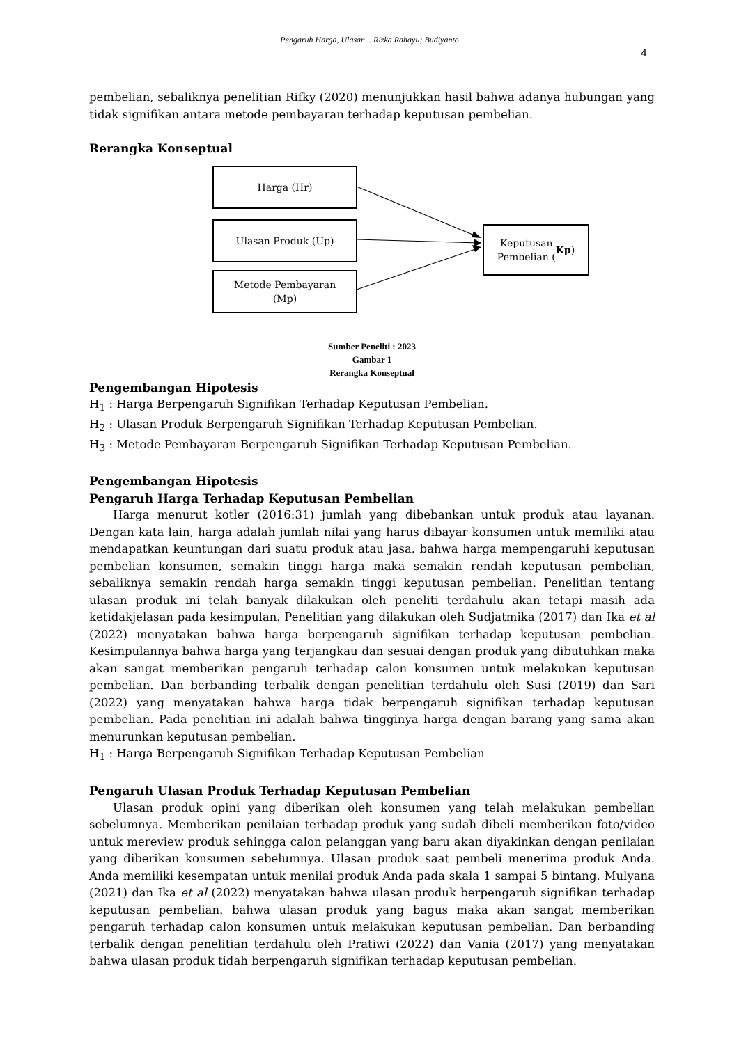Pengaruh Harga, Ulasan... Rizka Rahayu; Budiyanto
4
pembelian, sebaliknya penelitian Rifky (2020) menunjukkan hasil bahwa adanya hubungan yang tidak signifikan antara metode pembayaran terhadap keputusan pembelian.
Rerangka Konseptual
Harga (Hr)
Ulasan Produk (Up)
Metode Pembayaran
(Mp)
Keputusan
Pembelian (Kp)
Sumber Peneliti : 2023
Gambar 1
Rerangka Konseptual
Pengembangan Hipotesis
H<sub>1</sub> : Harga Berpengaruh Signifikan Terhadap Keputusan Pembelian.
H<sub>2</sub> : Ulasan Produk Berpengaruh Signifikan Terhadap Keputusan Pembelian.
H<sub>3</sub> : Metode Pembayaran Berpengaruh Signifikan Terhadap Keputusan Pembelian.
Pengembangan Hipotesis
Pengaruh Harga Terhadap Keputusan Pembelian
Harga menurut kotler (2016:31) jumlah yang dibebankan untuk produk atau layanan. Dengan kata lain, harga adalah jumlah nilai yang harus dibayar konsumen untuk memiliki atau mendapatkan keuntungan dari suatu produk atau jasa. bahwa harga mempengaruhi keputusan pembelian konsumen, semakin tinggi harga maka semakin rendah keputusan pembelian, sebaliknya semakin rendah harga semakin tinggi keputusan pembelian. Penelitian tentang ulasan produk ini telah banyak dilakukan oleh peneliti terdahulu akan tetapi masih ada ketidakjelasan pada kesimpulan. Penelitian yang dilakukan oleh Sudjatmika (2017) dan Ika et al (2022) menyatakan bahwa harga berpengaruh signifikan terhadap keputusan pembelian. Kesimpulannya bahwa harga yang terjangkau dan sesuai dengan produk yang dibutuhkan maka akan sangat memberikan pengaruh terhadap calon konsumen untuk melakukan keputusan pembelian. Dan berbanding terbalik dengan penelitian terdahulu oleh Susi (2019) dan Sari (2022) yang menyatakan bahwa harga tidak berpengaruh signifikan terhadap keputusan pembelian. Pada penelitian ini adalah bahwa tingginya harga dengan barang yang sama akan menurunkan keputusan pembelian.
H<sub>1</sub> : Harga Berpengaruh Signifikan Terhadap Keputusan Pembelian
Pengaruh Ulasan Produk Terhadap Keputusan Pembelian
Ulasan produk opini yang diberikan oleh konsumen yang telah melakukan pembelian sebelumnya. Memberikan penilaian terhadap produk yang sudah dibeli memberikan foto/video untuk mereview produk sehingga calon pelanggan yang baru akan diyakinkan dengan penilaian yang diberikan konsumen sebelumnya. Ulasan produk saat pembeli menerima produk Anda. Anda memiliki kesempatan untuk menilai produk Anda pada skala 1 sampai 5 bintang. Mulyana (2021) dan Ika et al (2022) menyatakan bahwa ulasan produk berpengaruh signifikan terhadap keputusan pembelian. bahwa ulasan produk yang bagus maka akan sangat memberikan pengaruh terhadap calon konsumen untuk melakukan keputusan pembelian. Dan berbanding terbalik dengan penelitian terdahulu oleh Pratiwi (2022) dan Vania (2017) yang menyatakan bahwa ulasan produk tidah berpengaruh signifikan terhadap keputusan pembelian.